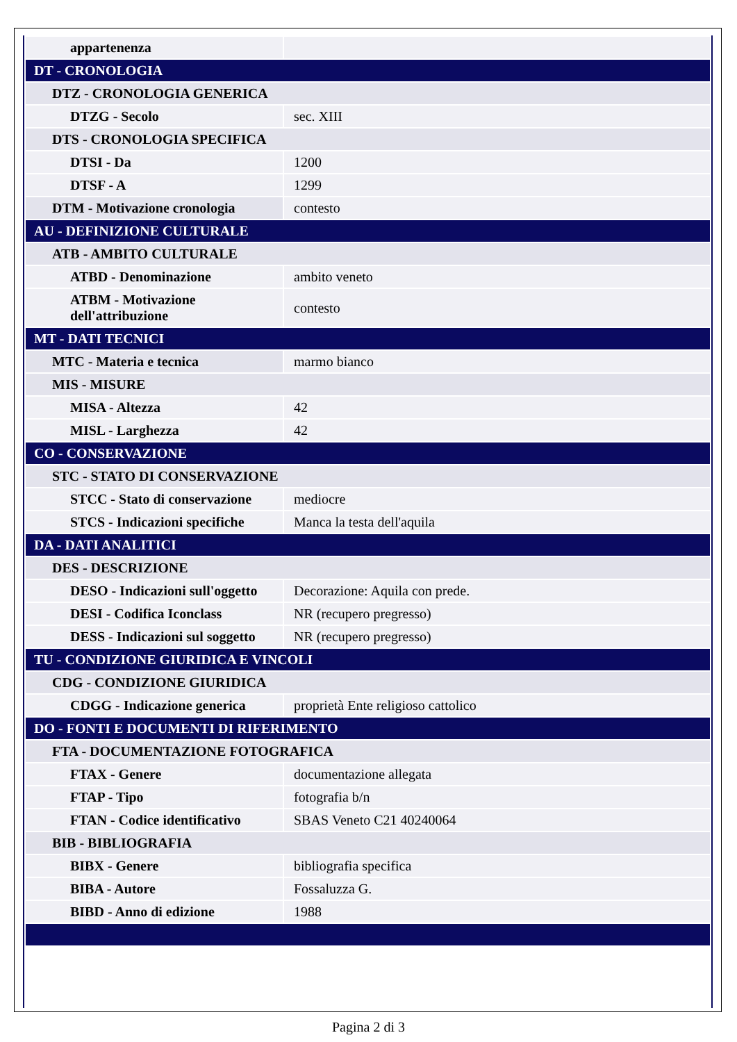| appartenenza | |
| DT - CRONOLOGIA | |
| DTZ - CRONOLOGIA GENERICA | |
| DTZG - Secolo | sec. XIII |
| DTS - CRONOLOGIA SPECIFICA | |
| DTSI - Da | 1200 |
| DTSF - A | 1299 |
| DTM - Motivazione cronologia | contesto |
| AU - DEFINIZIONE CULTURALE | |
| ATB - AMBITO CULTURALE | |
| ATBD - Denominazione | ambito veneto |
| ATBM - Motivazione dell'attribuzione | contesto |
| MT - DATI TECNICI | |
| MTC - Materia e tecnica | marmo bianco |
| MIS - MISURE | |
| MISA - Altezza | 42 |
| MISL - Larghezza | 42 |
| CO - CONSERVAZIONE | |
| STC - STATO DI CONSERVAZIONE | |
| STCC - Stato di conservazione | mediocre |
| STCS - Indicazioni specifiche | Manca la testa dell'aquila |
| DA - DATI ANALITICI | |
| DES - DESCRIZIONE | |
| DESO - Indicazioni sull'oggetto | Decorazione: Aquila con prede. |
| DESI - Codifica Iconclass | NR (recupero pregresso) |
| DESS - Indicazioni sul soggetto | NR (recupero pregresso) |
| TU - CONDIZIONE GIURIDICA E VINCOLI | |
| CDG - CONDIZIONE GIURIDICA | |
| CDGG - Indicazione generica | proprietà Ente religioso cattolico |
| DO - FONTI E DOCUMENTI DI RIFERIMENTO | |
| FTA - DOCUMENTAZIONE FOTOGRAFICA | |
| FTAX - Genere | documentazione allegata |
| FTAP - Tipo | fotografia b/n |
| FTAN - Codice identificativo | SBAS Veneto C21 40240064 |
| BIB - BIBLIOGRAFIA | |
| BIBX - Genere | bibliografia specifica |
| BIBA - Autore | Fossaluzza G. |
| BIBD - Anno di edizione | 1988 |
Pagina 2 di 3